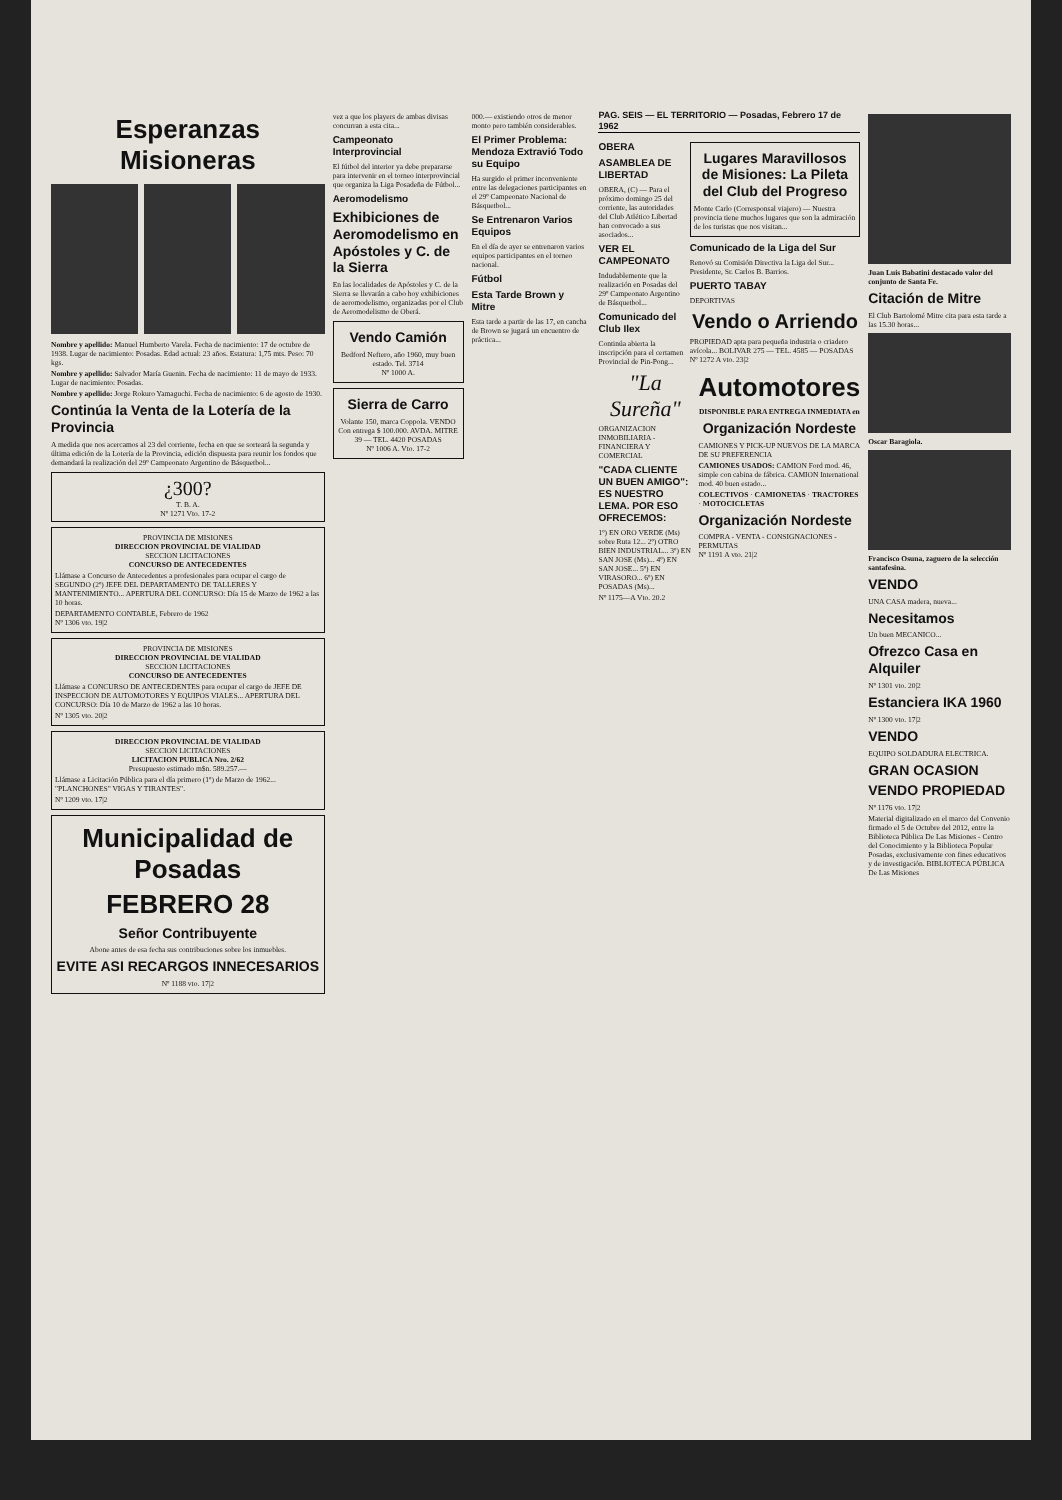Esperanzas Misioneras
Nombre y apellido: Manuel Humberto Varela. Fecha de nacimiento: 17 de octubre de 1938. Lugar de nacimiento: Posadas. Edad actual: 23 años. Estatura: 1,75 mts. Peso: 70 kgs.
Nombre y apellido: Salvador María Guenin. Fecha de nacimiento: 11 de mayo de 1933. Lugar de nacimiento: Posadas.
Nombre y apellido: Jorge Rokuro Yamaguchi. Fecha de nacimiento: 6 de agosto de 1930.
Continúa la Venta de la Lotería de la Provincia
A medida que nos acercamos al 23 del corriente, fecha en que se sorteará la segunda y última edición de la Lotería de la Provincia, edición dispuesta para reunir los fondos que demandará la realización del 29º Campeonato Argentino de Básquetbol...
¿300?
T. B. A.
Nº 1271 Vto. 17-2
PROVINCIA DE MISIONES
DIRECCION PROVINCIAL DE VIALIDAD
SECCION LICITACIONES
CONCURSO DE ANTECEDENTES
Llámase a Concurso de Antecedentes a profesionales para ocupar el cargo de SEGUNDO (2º) JEFE DEL DEPARTAMENTO DE TALLERES Y MANTENIMIENTO... APERTURA DEL CONCURSO: Día 15 de Marzo de 1962 a las 10 horas.
DEPARTAMENTO CONTABLE, Febrero de 1962
Nº 1306 vto. 19|2
PROVINCIA DE MISIONES
DIRECCION PROVINCIAL DE VIALIDAD
SECCION LICITACIONES
CONCURSO DE ANTECEDENTES
Llámase a CONCURSO DE ANTECEDENTES para ocupar el cargo de JEFE DE INSPECCION DE AUTOMOTORES Y EQUIPOS VIALES... APERTURA DEL CONCURSO: Día 10 de Marzo de 1962 a las 10 horas.
Nº 1305 vto. 20|2
DIRECCION PROVINCIAL DE VIALIDAD
SECCION LICITACIONES
LICITACION PUBLICA Nro. 2/62
Presupuesto estimado m$n. 589.257.—
Llámase a Licitación Pública para el día primero (1º) de Marzo de 1962... "PLANCHONES" VIGAS Y TIRANTES".
Nº 1209 vto. 17|2
Municipalidad de Posadas
FEBRERO 28
Señor Contribuyente
Abone antes de esa fecha sus contribuciones sobre los inmuebles.
EVITE ASI RECARGOS INNECESARIOS
Nº 1188 vto. 17|2
vez a que los players de ambas divisas concurran a esta cita...
Campeonato Interprovincial
El fútbol del interior ya debe prepararse para intervenir en el torneo interprovincial que organiza la Liga Posadeña de Fútbol...
Aeromodelismo
Exhibiciones de Aeromodelismo en Apóstoles y C. de la Sierra
En las localidades de Apóstoles y C. de la Sierra se llevarán a cabo hoy exhibiciones de aeromodelismo, organizadas por el Club de Aeromodelismo de Oberá.
Vendo Camión
Bedford Neftero, año 1960, muy buen estado. Tel. 3714
Nº 1000 A.
Sierra de Carro
Volante 150, marca Coppola. VENDO Con entrega $ 100.000. AVDA. MITRE 39 — TEL. 4420 POSADAS
Nº 1006 A. Vto. 17-2
000.— existiendo otros de menor monto pero también considerables.
El Primer Problema: Mendoza Extravió Todo su Equipo
Ha surgido el primer inconveniente entre las delegaciones participantes en el 29º Campeonato Nacional de Básquetbol...
Se Entrenaron Varios Equipos
En el día de ayer se entrenaron varios equipos participantes en el torneo nacional.
Fútbol
Esta Tarde Brown y Mitre
Esta tarde a partir de las 17, en cancha de Brown se jugará un encuentro de práctica...
PAG. SEIS — EL TERRITORIO — Posadas, Febrero 17 de 1962
OBERA
ASAMBLEA DE LIBERTAD
OBERA, (C) — Para el próximo domingo 25 del corriente, las autoridades del Club Atlético Libertad han convocado a sus asociados...
VER EL CAMPEONATO
Indudablemente que la realización en Posadas del 29º Campeonato Argentino de Básquetbol...
Comunicado del Club Ilex
Continúa abierta la inscripción para el certamen Provincial de Pin-Pong...
Lugares Maravillosos de Misiones: La Pileta del Club del Progreso
Monte Carlo (Corresponsal viajero) — Nuestra provincia tiene muchos lugares que son la admiración de los turistas que nos visitan...
Comunicado de la Liga del Sur
Renovó su Comisión Directiva la Liga del Sur... Presidente, Sr. Carlos B. Barrios.
PUERTO TABAY
DEPORTIVAS
Vendo o Arriendo
PROPIEDAD apta para pequeña industria o criadero avícola... BOLIVAR 275 — TEL. 4585 — POSADAS
Nº 1272 A vto. 23|2
"La Sureña"
ORGANIZACION INMOBILIARIA - FINANCIERA Y COMERCIAL
"CADA CLIENTE UN BUEN AMIGO": ES NUESTRO LEMA. POR ESO OFRECEMOS:
1º) EN ORO VERDE (Ms) sobre Ruta 12... 2º) OTRO BIEN INDUSTRIAL... 3º) EN SAN JOSE (Ms)... 4º) EN SAN JOSE... 5º) EN VIRASORO... 6º) EN POSADAS (Ms)...
Nº 1175—A Vto. 20.2
Automotores
DISPONIBLE PARA ENTREGA INMEDIATA en
Organización Nordeste
CAMIONES Y PICK-UP NUEVOS DE LA MARCA DE SU PREFERENCIA
CAMIONES USADOS: CAMION Ford mod. 46, simple con cabina de fábrica. CAMION International mod. 40 buen estado...
COLECTIVOS · CAMIONETAS · TRACTORES · MOTOCICLETAS
Organización Nordeste
COMPRA - VENTA - CONSIGNACIONES - PERMUTAS
Nº 1191 A vto. 21|2
Juan Luis Babatini destacado valor del conjunto de Santa Fe.
Citación de Mitre
El Club Bartolomé Mitre cita para esta tarde a las 15.30 horas...
Oscar Baragiola.
Francisco Osuna, zaguero de la selección santafesina.
VENDO
UNA CASA madera, nueva...
Necesitamos
Un buen MECANICO...
Ofrezco Casa en Alquiler
Nº 1301 vto. 20|2
Estanciera IKA 1960
Nº 1300 vto. 17|2
VENDO
EQUIPO SOLDADURA ELECTRICA.
GRAN OCASION
VENDO PROPIEDAD
Nº 1176 vto. 17|2
Material digitalizado en el marco del Convenio firmado el 5 de Octubre del 2012, entre la Biblioteca Pública De Las Misiones - Centro del Conocimiento y la Biblioteca Popular Posadas, exclusivamente con fines educativos y de investigación. BIBLIOTECA PÚBLICA De Las Misiones